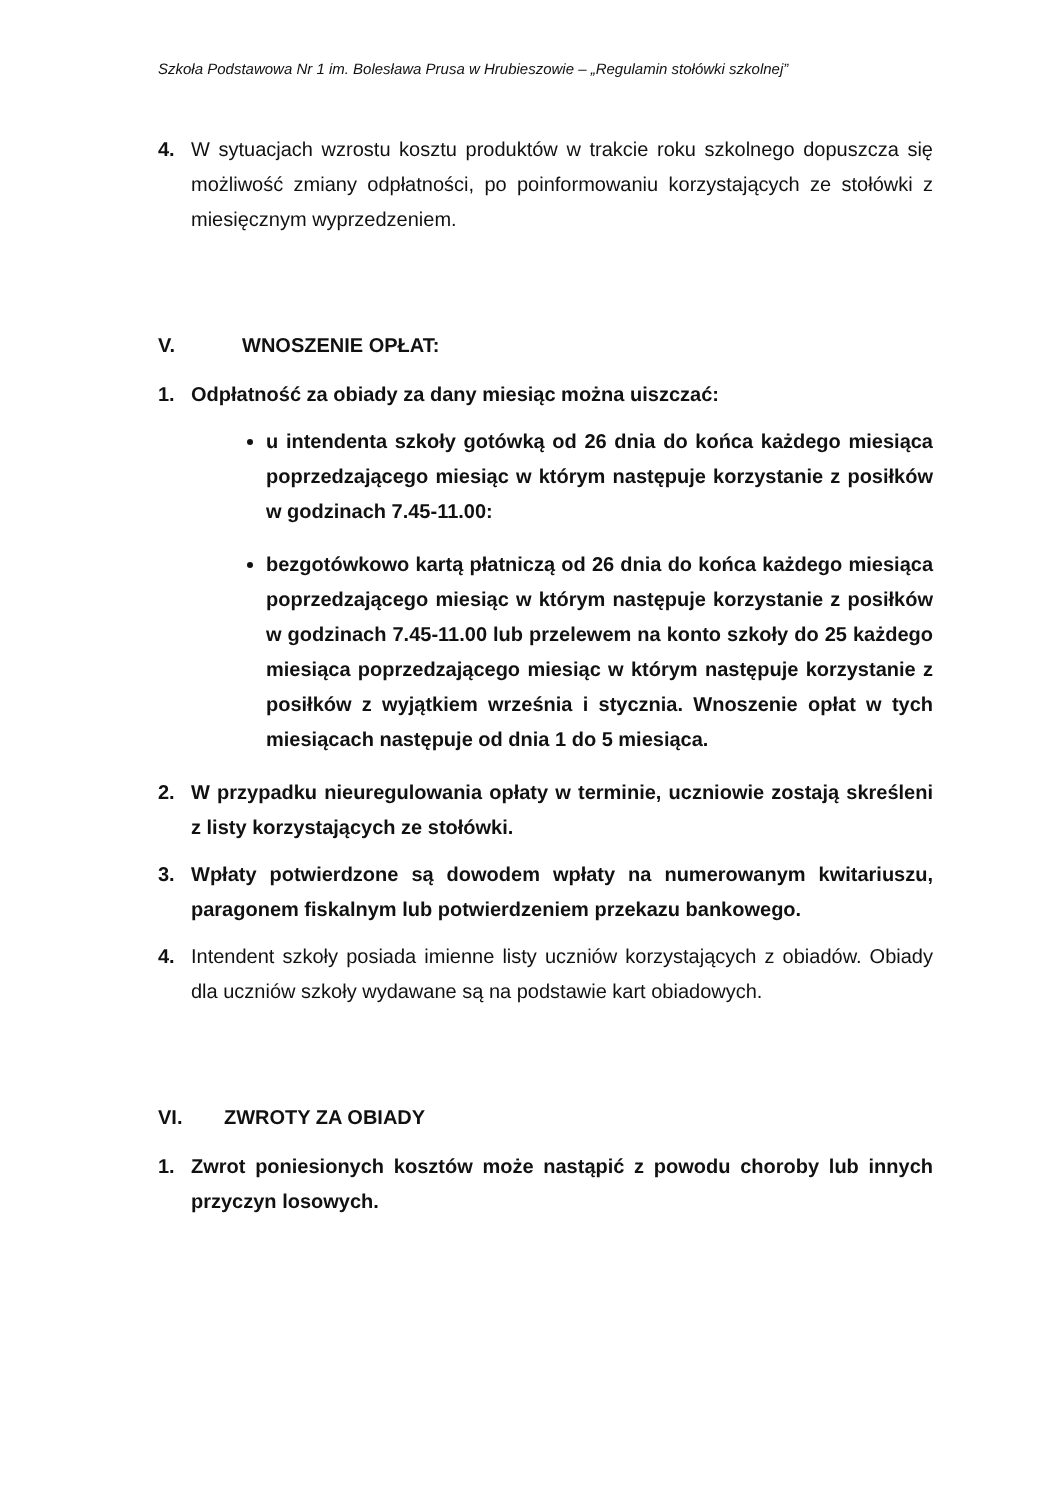Szkoła Podstawowa Nr 1 im. Bolesława Prusa w Hrubieszowie – „Regulamin stołówki szkolnej”
4. W sytuacjach wzrostu kosztu produktów w trakcie roku szkolnego dopuszcza się możliwość zmiany odpłatności, po poinformowaniu korzystających ze stołówki z miesięcznym wyprzedzeniem.
V. WNOSZENIE OPŁAT:
1. Odpłatność za obiady za dany miesiąc można uiszczać:
u intendenta szkoły gotówką od 26 dnia do końca każdego miesiąca poprzedzającego miesiąc w którym następuje korzystanie z posiłków w godzinach 7.45-11.00:
bezgotówkowo kartą płatniczą od 26 dnia do końca każdego miesiąca poprzedzającego miesiąc w którym następuje korzystanie z posiłków w godzinach 7.45-11.00 lub przelewem na konto szkoły do 25 każdego miesiąca poprzedzającego miesiąc w którym następuje korzystanie z posiłków z wyjątkiem września i stycznia. Wnoszenie opłat w tych miesiącach następuje od dnia 1 do 5 miesiąca.
2. W przypadku nieuregulowania opłaty w terminie, uczniowie zostają skreśleni z listy korzystających ze stołówki.
3. Wpłaty potwierdzone są dowodem wpłaty na numerowanym kwitariuszu, paragonem fiskalnym lub potwierdzeniem przekazu bankowego.
4. Intendent szkoły posiada imienne listy uczniów korzystających z obiadów. Obiady dla uczniów szkoły wydawane są na podstawie kart obiadowych.
VI. ZWROTY ZA OBIADY
1. Zwrot poniesionych kosztów może nastąpić z powodu choroby lub innych przyczyn losowych.